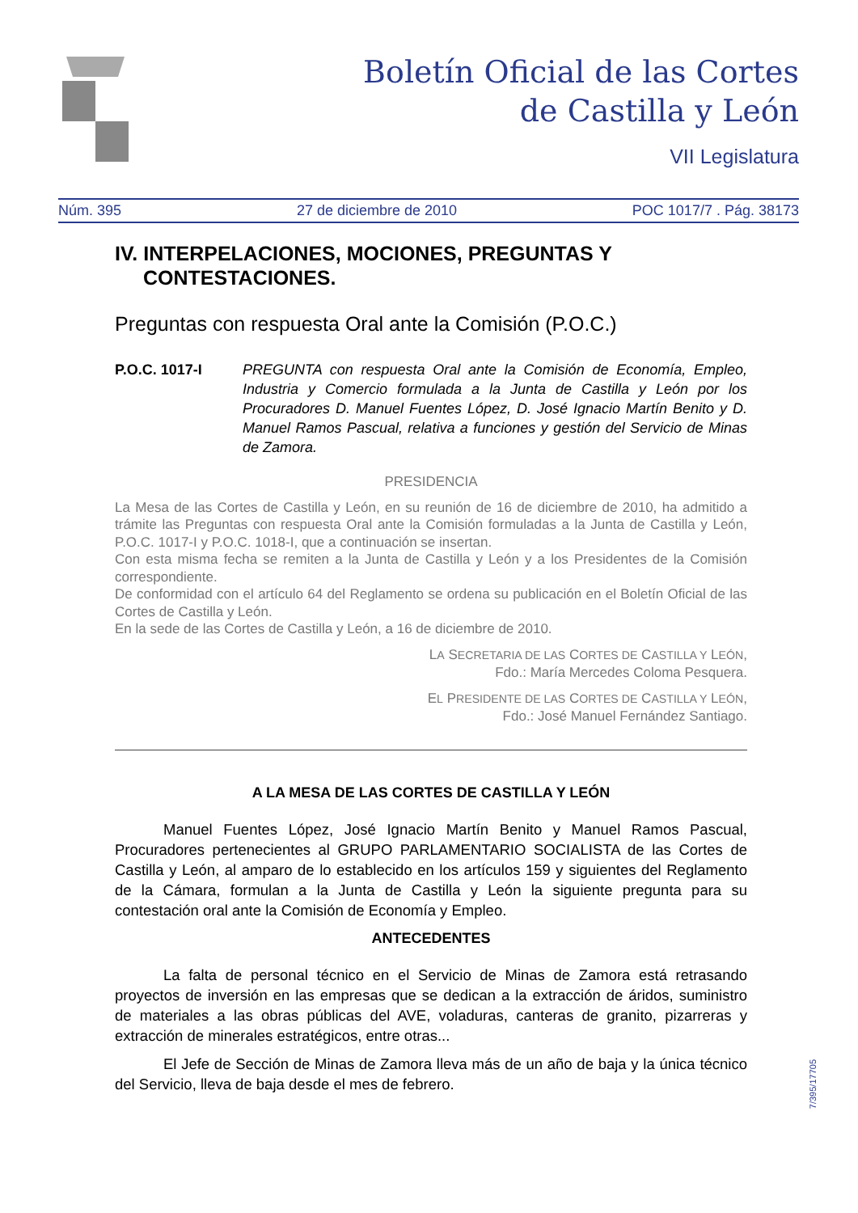Boletín Oficial de las Cortes
de Castilla y León
VII Legislatura
Núm. 395 27 de diciembre de 2010 POC 1017/7 . Pág. 38173
IV. INTERPELACIONES, MOCIONES, PREGUNTAS Y CONTESTACIONES.
Preguntas con respuesta Oral ante la Comisión (P.O.C.)
P.O.C. 1017-I PREGUNTA con respuesta Oral ante la Comisión de Economía, Empleo, Industria y Comercio formulada a la Junta de Castilla y León por los Procuradores D. Manuel Fuentes López, D. José Ignacio Martín Benito y D. Manuel Ramos Pascual, relativa a funciones y gestión del Servicio de Minas de Zamora.
PRESIDENCIA
La Mesa de las Cortes de Castilla y León, en su reunión de 16 de diciembre de 2010, ha admitido a trámite las Preguntas con respuesta Oral ante la Comisión formuladas a la Junta de Castilla y León, P.O.C. 1017-I y P.O.C. 1018-I, que a continuación se insertan.
Con esta misma fecha se remiten a la Junta de Castilla y León y a los Presidentes de la Comisión correspondiente.
De conformidad con el artículo 64 del Reglamento se ordena su publicación en el Boletín Oficial de las Cortes de Castilla y León.
En la sede de las Cortes de Castilla y León, a 16 de diciembre de 2010.
LA SECRETARIA DE LAS CORTES DE CASTILLA Y LEÓN,
Fdo.: María Mercedes Coloma Pesquera.
EL PRESIDENTE DE LAS CORTES DE CASTILLA Y LEÓN,
Fdo.: José Manuel Fernández Santiago.
A LA MESA DE LAS CORTES DE CASTILLA Y LEÓN
Manuel Fuentes López, José Ignacio Martín Benito y Manuel Ramos Pascual, Procuradores pertenecientes al GRUPO PARLAMENTARIO SOCIALISTA de las Cortes de Castilla y León, al amparo de lo establecido en los artículos 159 y siguientes del Reglamento de la Cámara, formulan a la Junta de Castilla y León la siguiente pregunta para su contestación oral ante la Comisión de Economía y Empleo.
ANTECEDENTES
La falta de personal técnico en el Servicio de Minas de Zamora está retrasando proyectos de inversión en las empresas que se dedican a la extracción de áridos, suministro de materiales a las obras públicas del AVE, voladuras, canteras de granito, pizarreras y extracción de minerales estratégicos, entre otras...
El Jefe de Sección de Minas de Zamora lleva más de un año de baja y la única técnico del Servicio, lleva de baja desde el mes de febrero.
7/395/17705